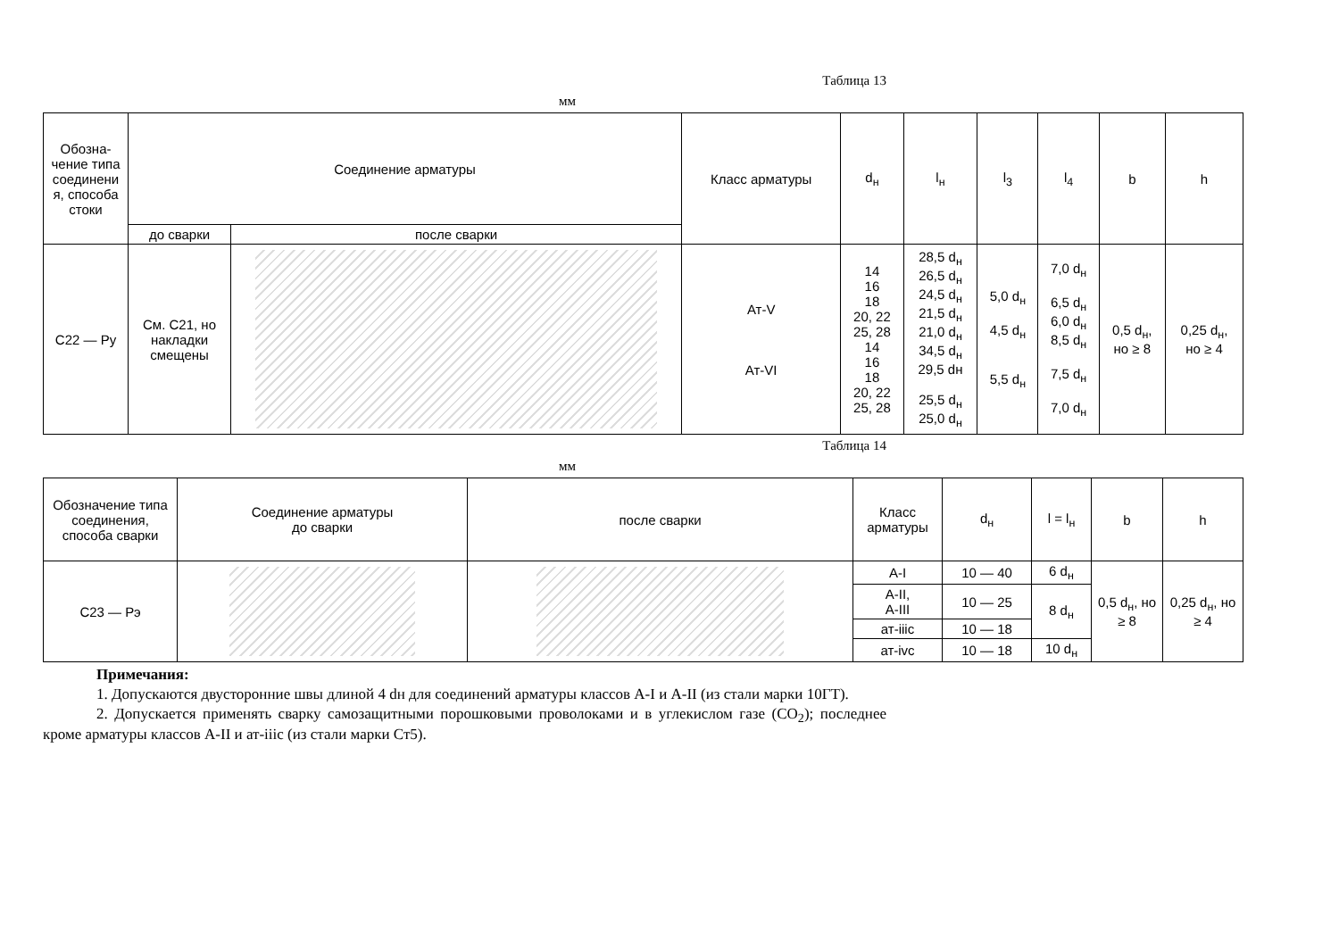Таблица 13
мм
| Обозна- чение типа соединени я, способа стоки | Соединение арматуры | | Класс арматуры | d<sub>н</sub> | l<sub>н</sub> | l<sub>3</sub> | l<sub>4</sub> | b | h |
| --- | --- | --- | --- | --- | --- | --- | --- | --- | --- |
| | до сварки | после сварки | | | | | | | |
| С22 — Ру | См. С21, но накладки смещены | | Ат-V Ат-VI | 14 16 18 20, 22 25, 28 14 16 18 20, 22 25, 28 | 28,5 d<sub>н</sub> 26,5 d<sub>н</sub> 24,5 d<sub>н</sub> 21,5 d<sub>н</sub> 21,0 d<sub>н</sub> 34,5 d<sub>н</sub> 29,5 dн 25,5 d<sub>н</sub> 25,0 d<sub>н</sub> | 5,0 d<sub>н</sub> 4,5 d<sub>н</sub> 5,5 d<sub>н</sub> | 7,0 d<sub>н</sub> 6,5 d<sub>н</sub> 6,0 d<sub>н</sub> 8,5 d<sub>н</sub> 7,5 d<sub>н</sub> 7,0 d<sub>н</sub> | 0,5 d<sub>н</sub>, но ≥ 8 | 0,25 d<sub>н</sub>, но ≥ 4 |
Таблица 14
мм
| Обозначение типа соединения, способа сварки | Соединение арматуры до сварки | после сварки | Класс арматуры | d<sub>н</sub> | l = l<sub>н</sub> | b | h |
| --- | --- | --- | --- | --- | --- | --- | --- |
| С23 — Рэ | | | А-I | 10 — 40 | 6 d<sub>н</sub> | 0,5 d<sub>н</sub>, но ≥ 8 | 0,25 d<sub>н</sub>, но ≥ 4 |
| | | | А-II, А-III | 10 — 25 | 8 d<sub>н</sub> | | |
| | | | ат-iiic | 10 — 18 | | | |
| | | | ат-ivc | 10 — 18 | 10 d<sub>н</sub> | | |
Примечания:
1. Допускаются двусторонние швы длиной 4 dн для соединений арматуры классов А-I и А-II (из стали марки 10ГТ).
2. Допускается применять сварку самозащитными порошковыми проволоками и в углекислом газе (CO<sub>2</sub>); последнее кроме арматуры классов А-II и ат-iiic (из стали марки Ст5).